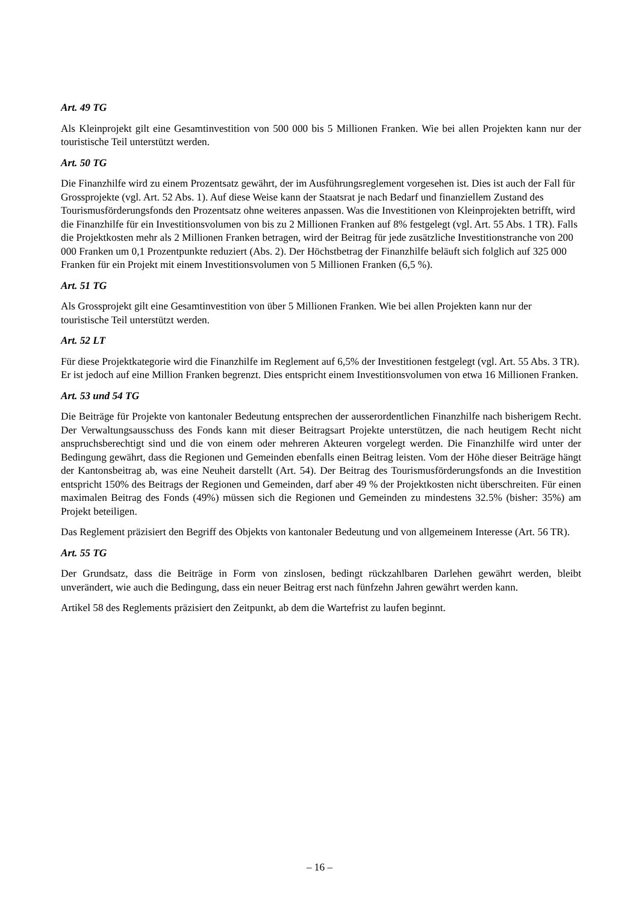Art. 49 TG
Als Kleinprojekt gilt eine Gesamtinvestition von 500 000 bis 5 Millionen Franken. Wie bei allen Projekten kann nur der touristische Teil unterstützt werden.
Art. 50 TG
Die Finanzhilfe wird zu einem Prozentsatz gewährt, der im Ausführungsreglement vorgesehen ist. Dies ist auch der Fall für Grossprojekte (vgl. Art. 52 Abs. 1). Auf diese Weise kann der Staatsrat je nach Bedarf und finanziellem Zustand des Tourismusförderungsfonds den Prozentsatz ohne weiteres anpassen. Was die Investitionen von Kleinprojekten betrifft, wird die Finanzhilfe für ein Investitionsvolumen von bis zu 2 Millionen Franken auf 8% festgelegt (vgl. Art. 55 Abs. 1 TR). Falls die Projektkosten mehr als 2 Millionen Franken betragen, wird der Beitrag für jede zusätzliche Investitionstranche von 200 000 Franken um 0,1 Prozentpunkte reduziert (Abs. 2). Der Höchstbetrag der Finanzhilfe beläuft sich folglich auf 325 000 Franken für ein Projekt mit einem Investitionsvolumen von 5 Millionen Franken (6,5 %).
Art. 51 TG
Als Grossprojekt gilt eine Gesamtinvestition von über 5 Millionen Franken. Wie bei allen Projekten kann nur der touristische Teil unterstützt werden.
Art. 52 LT
Für diese Projektkategorie wird die Finanzhilfe im Reglement auf 6,5% der Investitionen festgelegt (vgl. Art. 55 Abs. 3 TR). Er ist jedoch auf eine Million Franken begrenzt. Dies entspricht einem Investitionsvolumen von etwa 16 Millionen Franken.
Art. 53 und 54 TG
Die Beiträge für Projekte von kantonaler Bedeutung entsprechen der ausserordentlichen Finanzhilfe nach bisherigem Recht. Der Verwaltungsausschuss des Fonds kann mit dieser Beitragsart Projekte unterstützen, die nach heutigem Recht nicht anspruchsberechtigt sind und die von einem oder mehreren Akteuren vorgelegt werden. Die Finanzhilfe wird unter der Bedingung gewährt, dass die Regionen und Gemeinden ebenfalls einen Beitrag leisten. Vom der Höhe dieser Beiträge hängt der Kantonsbeitrag ab, was eine Neuheit darstellt (Art. 54). Der Beitrag des Tourismusförderungsfonds an die Investition entspricht 150% des Beitrags der Regionen und Gemeinden, darf aber 49 % der Projektkosten nicht überschreiten. Für einen maximalen Beitrag des Fonds (49%) müssen sich die Regionen und Gemeinden zu mindestens 32.5% (bisher: 35%) am Projekt beteiligen.
Das Reglement präzisiert den Begriff des Objekts von kantonaler Bedeutung und von allgemeinem Interesse (Art. 56 TR).
Art. 55 TG
Der Grundsatz, dass die Beiträge in Form von zinslosen, bedingt rückzahlbaren Darlehen gewährt werden, bleibt unverändert, wie auch die Bedingung, dass ein neuer Beitrag erst nach fünfzehn Jahren gewährt werden kann.
Artikel 58 des Reglements präzisiert den Zeitpunkt, ab dem die Wartefrist zu laufen beginnt.
– 16 –